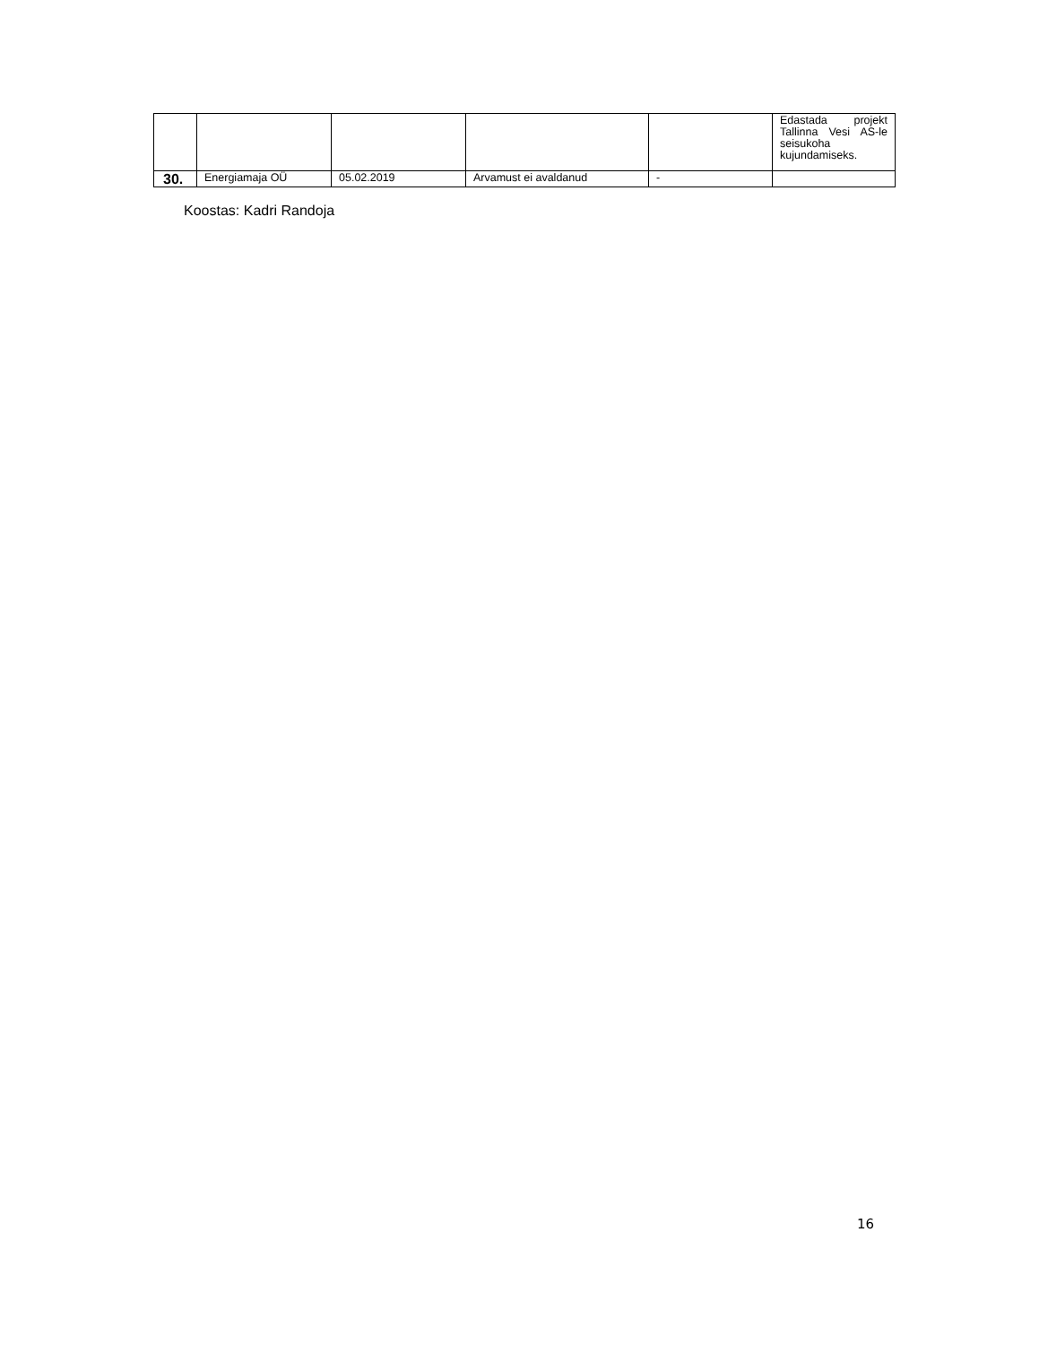| | | | | | Edastada projekt Tallinna Vesi AS-le seisukoha kujundamiseks. |
| 30. | Energiamaja OÜ | 05.02.2019 | Arvamust ei avaldanud | - | |
Koostas: Kadri Randoja
16